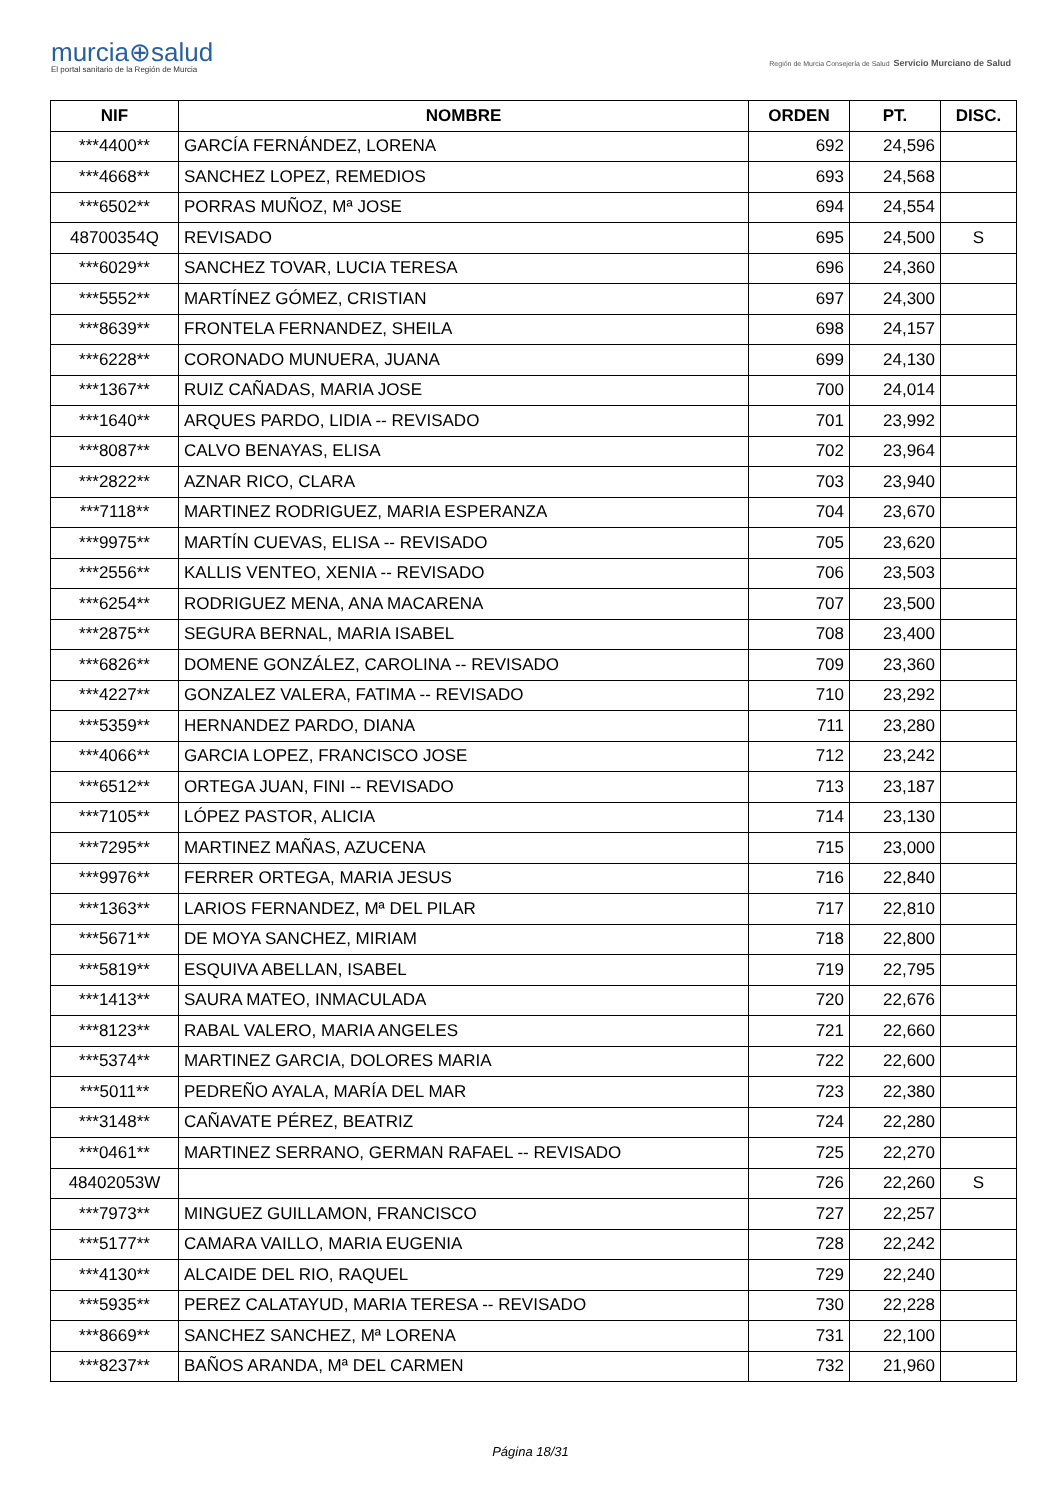murcia⊕salud
El portal sanitario de la Región de Murcia
Región de Murcia Consejería de Salud Servicio Murciano de Salud
| NIF | NOMBRE | ORDEN | PT. | DISC. |
| --- | --- | --- | --- | --- |
| ***4400** | GARCÍA FERNÁNDEZ, LORENA | 692 | 24,596 | |
| ***4668** | SANCHEZ LOPEZ, REMEDIOS | 693 | 24,568 | |
| ***6502** | PORRAS MUÑOZ, Mª JOSE | 694 | 24,554 | |
| 48700354Q | REVISADO | 695 | 24,500 | S |
| ***6029** | SANCHEZ TOVAR, LUCIA TERESA | 696 | 24,360 | |
| ***5552** | MARTÍNEZ GÓMEZ, CRISTIAN | 697 | 24,300 | |
| ***8639** | FRONTELA FERNANDEZ, SHEILA | 698 | 24,157 | |
| ***6228** | CORONADO MUNUERA, JUANA | 699 | 24,130 | |
| ***1367** | RUIZ CAÑADAS, MARIA JOSE | 700 | 24,014 | |
| ***1640** | ARQUES PARDO, LIDIA -- REVISADO | 701 | 23,992 | |
| ***8087** | CALVO BENAYAS, ELISA | 702 | 23,964 | |
| ***2822** | AZNAR RICO, CLARA | 703 | 23,940 | |
| ***7118** | MARTINEZ RODRIGUEZ, MARIA ESPERANZA | 704 | 23,670 | |
| ***9975** | MARTÍN CUEVAS, ELISA -- REVISADO | 705 | 23,620 | |
| ***2556** | KALLIS VENTEO, XENIA -- REVISADO | 706 | 23,503 | |
| ***6254** | RODRIGUEZ MENA, ANA MACARENA | 707 | 23,500 | |
| ***2875** | SEGURA BERNAL, MARIA ISABEL | 708 | 23,400 | |
| ***6826** | DOMENE GONZÁLEZ, CAROLINA -- REVISADO | 709 | 23,360 | |
| ***4227** | GONZALEZ VALERA, FATIMA -- REVISADO | 710 | 23,292 | |
| ***5359** | HERNANDEZ PARDO, DIANA | 711 | 23,280 | |
| ***4066** | GARCIA LOPEZ, FRANCISCO JOSE | 712 | 23,242 | |
| ***6512** | ORTEGA JUAN, FINI -- REVISADO | 713 | 23,187 | |
| ***7105** | LÓPEZ PASTOR, ALICIA | 714 | 23,130 | |
| ***7295** | MARTINEZ MAÑAS, AZUCENA | 715 | 23,000 | |
| ***9976** | FERRER ORTEGA, MARIA JESUS | 716 | 22,840 | |
| ***1363** | LARIOS FERNANDEZ, Mª DEL PILAR | 717 | 22,810 | |
| ***5671** | DE MOYA SANCHEZ, MIRIAM | 718 | 22,800 | |
| ***5819** | ESQUIVA ABELLAN, ISABEL | 719 | 22,795 | |
| ***1413** | SAURA MATEO, INMACULADA | 720 | 22,676 | |
| ***8123** | RABAL VALERO, MARIA ANGELES | 721 | 22,660 | |
| ***5374** | MARTINEZ GARCIA, DOLORES MARIA | 722 | 22,600 | |
| ***5011** | PEDREÑO AYALA, MARÍA DEL MAR | 723 | 22,380 | |
| ***3148** | CAÑAVATE PÉREZ, BEATRIZ | 724 | 22,280 | |
| ***0461** | MARTINEZ SERRANO, GERMAN RAFAEL -- REVISADO | 725 | 22,270 | |
| 48402053W | | 726 | 22,260 | S |
| ***7973** | MINGUEZ GUILLAMON, FRANCISCO | 727 | 22,257 | |
| ***5177** | CAMARA VAILLO, MARIA EUGENIA | 728 | 22,242 | |
| ***4130** | ALCAIDE DEL RIO, RAQUEL | 729 | 22,240 | |
| ***5935** | PEREZ CALATAYUD, MARIA TERESA -- REVISADO | 730 | 22,228 | |
| ***8669** | SANCHEZ SANCHEZ, Mª LORENA | 731 | 22,100 | |
| ***8237** | BAÑOS ARANDA, Mª DEL CARMEN | 732 | 21,960 | |
Página 18/31